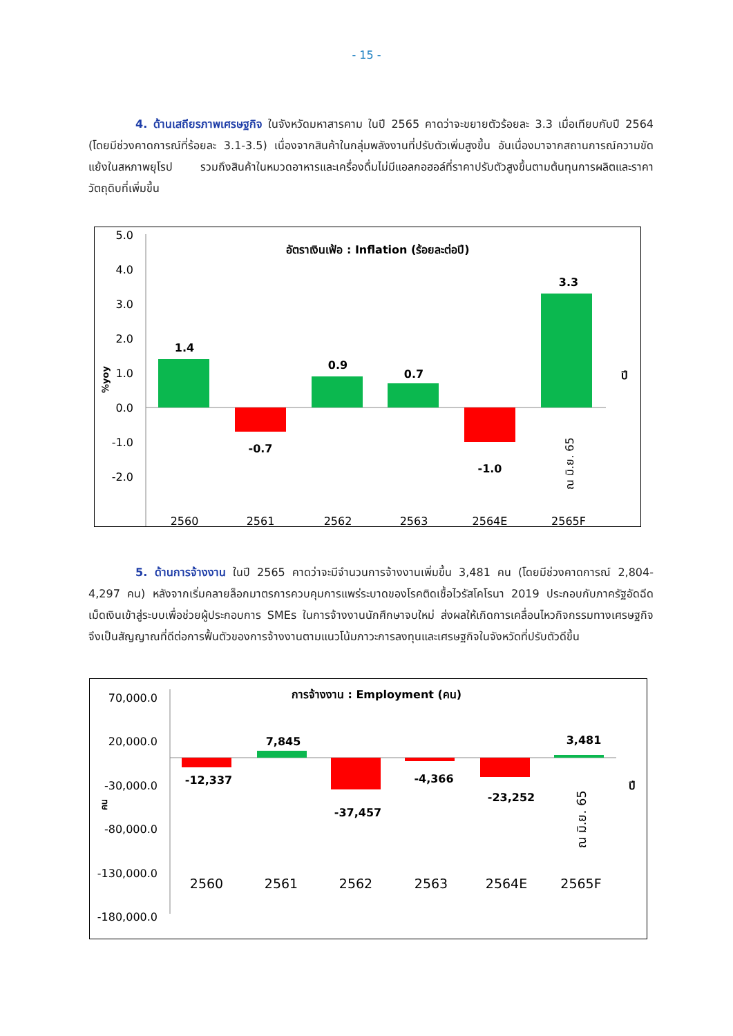- 15 -
4. ด้านเสถียรภาพเศรษฐกิจ ในจังหวัดมหาสารคาม ในปี 2565 คาดว่าจะขยายตัวร้อยละ 3.3 เมื่อเทียบกับปี 2564 (โดยมีช่วงคาดการณ์ที่ร้อยละ 3.1-3.5) เนื่องจากสินค้าในกลุ่มพลังงานที่ปรับตัวเพิ่มสูงขึ้น อันเนื่องมาจากสถานการณ์ความขัดแย้งในสหภาพยุโรป รวมถึงสินค้าในหมวดอาหารและเครื่องดื่มไม่มีแอลกอฮอล์ที่ราคาปรับตัวสูงขึ้นตามต้นทุนการผลิตและราคาวัตถุดิบที่เพิ่มขึ้น
5.0
4.0
3.0
2.0
1.0
0.0
-1.0
-2.0
%yoy
อัตราเงินเฟ้อ : Inflation (ร้อยละต่อปี)
1.4
-0.7
0.9
0.7
-1.0
3.3
ณ มิ.ย. 65
ปี
2560
2561
2562
2563
2564E
2565F
5. ด้านการจ้างงาน ในปี 2565 คาดว่าจะมีจำนวนการจ้างงานเพิ่มขึ้น 3,481 คน (โดยมีช่วงคาดการณ์ 2,804-4,297 คน) หลังจากเริ่มคลายล็อกมาตรการควบคุมการแพร่ระบาดของโรคติดเชื้อไวรัสโคโรนา 2019 ประกอบกับภาครัฐอัดฉีดเม็ดเงินเข้าสู่ระบบเพื่อช่วยผู้ประกอบการ SMEs ในการจ้างงานนักศึกษาจบใหม่ ส่งผลให้เกิดการเคลื่อนไหวกิจกรรมทางเศรษฐกิจ จึงเป็นสัญญาณที่ดีต่อการฟื้นตัวของการจ้างงานตามแนวโน้มภาวะการลงทุนและเศรษฐกิจในจังหวัดที่ปรับตัวดีขึ้น
70,000.0
20,000.0
-30,000.0
-80,000.0
-130,000.0
-180,000.0
คน
การจ้างงาน : Employment (คน)
-12,337
7,845
-37,457
-4,366
-23,252
3,481
ณ มิ.ย. 65
ปี
2560
2561
2562
2563
2564E
2565F